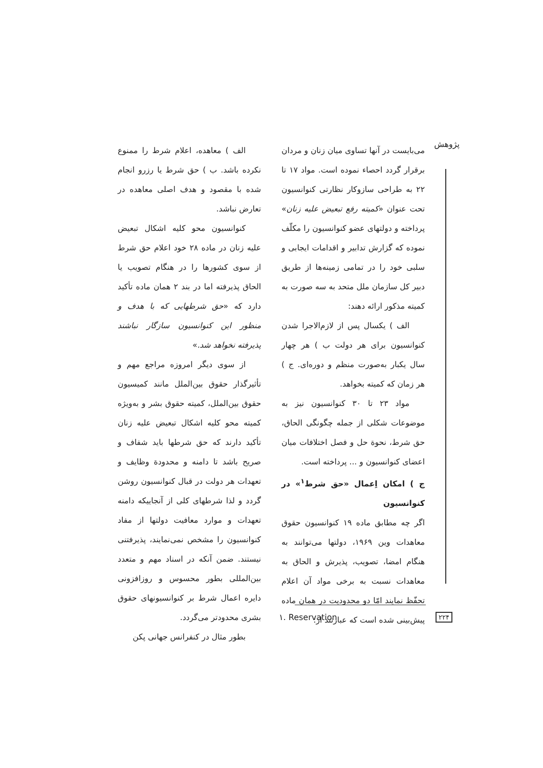پژوهش
می‌بایست در آنها تساوی میان زنان و مردان برقرار گردد احصاء نموده است. مواد ۱۷ تا ۲۲ به طراحی سازوکار نظارتی کنوانسیون تحت عنوان «کمیته رفع تبعیض علیه زنان» پرداخته و دولتهای عضو کنوانسیون را مکلّف نموده که گزارش تدابیر و اقدامات ایجابی و سلبی خود را در تمامی زمینه‌ها از طریق دبیر کل سازمان ملل متحد به سه صورت به کمیته مذکور ارائه دهند:
الف ) یکسال پس از لازم‌الاجرا شدن کنوانسیون برای هر دولت ب ) هر چهار سال یکبار به‌صورت منظم و دوره‌ای. ج ) هر زمان که کمیته بخواهد.
مواد ۲۳ تا ۳۰ کنوانسیون نیز به موضوعات شکلی از جمله چگونگی الحاق، حق شرط، نحوة حل و فصل اختلافات میان اعضای کنوانسیون و ... پرداخته است.
ج ) امکان اِعمال «حق شرط<sup>۱</sup>» در کنوانسیون
اگر چه مطابق ماده ۱۹ کنوانسیون حقوق معاهدات وین ۱۹۶۹، دولتها می‌توانند به هنگام امضا، تصویب، پذیرش و الحاق به معاهدات نسبت به برخی مواد آن اعلام تحفّظ نمایند امّا دو محدودیت در همان ماده پیش‌بینی شده است که عبارتند از:
الف ) معاهده، اعلام شرط را ممنوع نکرده باشد. ب ) حق شرط یا رزرو انجام شده با مقصود و هدف اصلی معاهده در تعارض نباشد.
کنوانسیون محو کلیه اشکال تبعیض علیه زنان در ماده ۲۸ خود اعلام حق شرط از سوی کشورها را در هنگام تصویب یا الحاق پذیرفته اما در بند ۲ همان ماده تأکید دارد که «حق شرطهایی که با هدف و منظور این کنوانسیون سازگار نباشند پذیرفته نخواهد شد.»
از سوی دیگر امروزه مراجع مهم و تأثیرگذار حقوق بین‌الملل مانند کمیسیون حقوق بین‌الملل، کمیته حقوق بشر و به‌ویژه کمیته محو کلیه اشکال تبعیض علیه زنان تأکید دارند که حق شرطها باید شفاف و صریح باشد تا دامنه و محدودة وظایف و تعهدات هر دولت در قبال کنوانسیون روشن گردد و لذا شرطهای کلی از آنجاییکه دامنه تعهدات و موارد معافیت دولتها از مفاد کنوانسیون را مشخص نمی‌نمایند، پذیرفتنی نیستند. ضمن آنکه در اسناد مهم و متعدد بین‌المللی بطور محسوس و روزافزونی دایره اعمال شرط بر کنوانسیونهای حقوق بشری محدودتر می‌گردد.
بطور مثال در کنفرانس جهانی پکن
۱. Reservation ۲۲۴